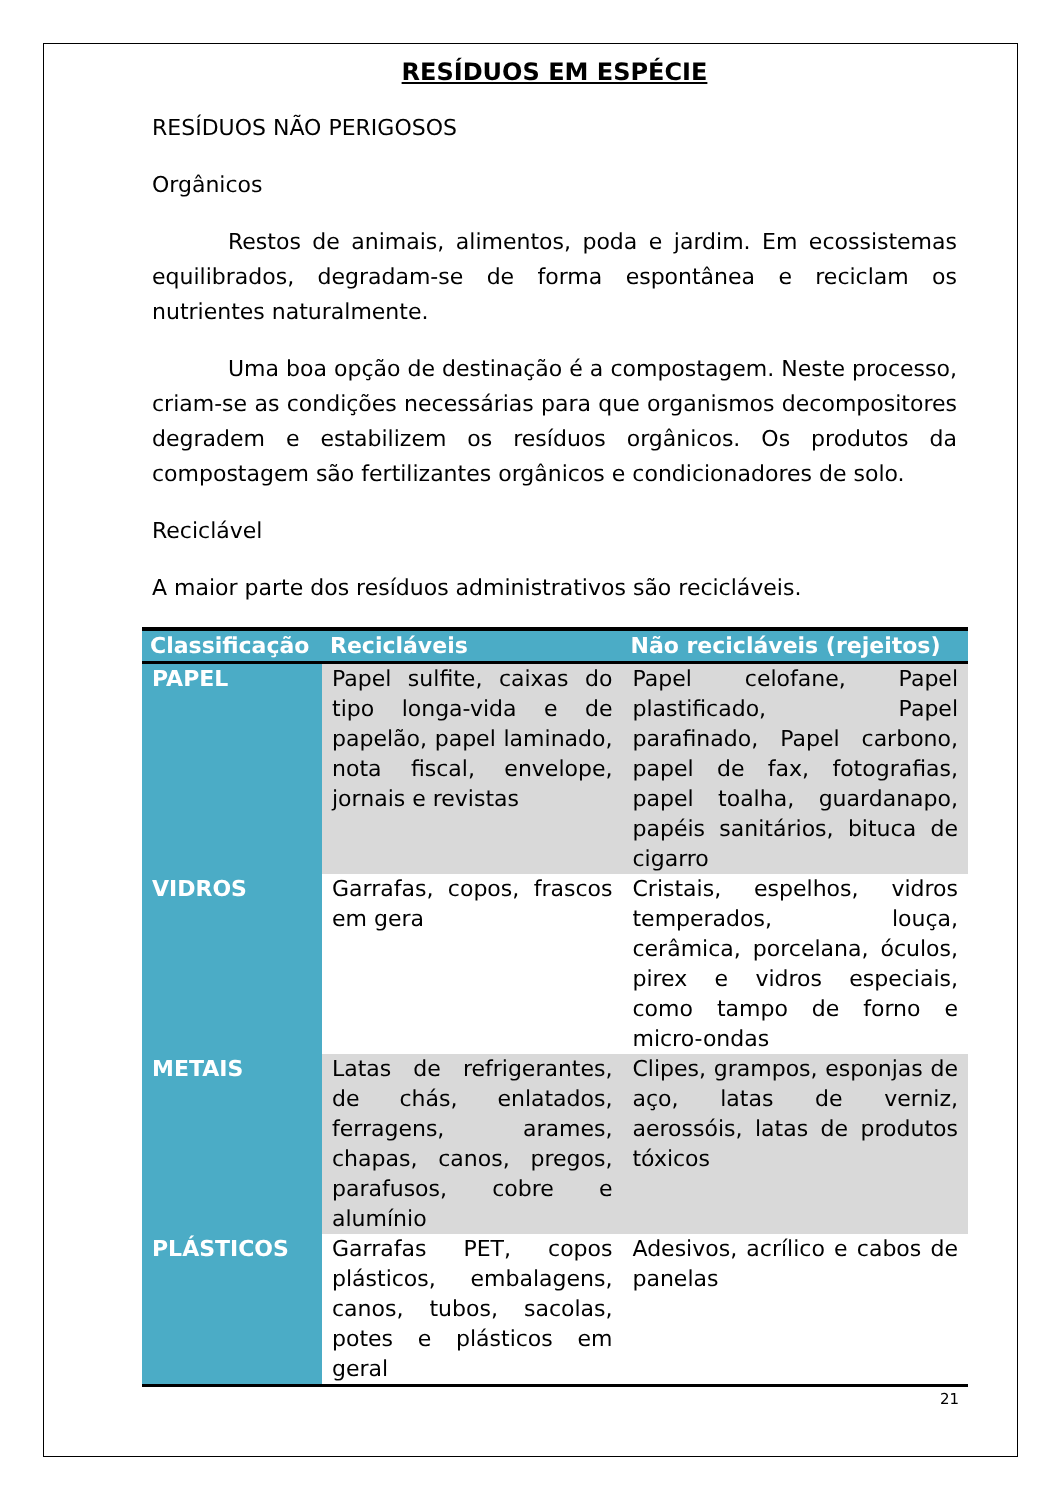RESÍDUOS EM ESPÉCIE
RESÍDUOS NÃO PERIGOSOS
Orgânicos
Restos de animais, alimentos, poda e jardim. Em ecossistemas equilibrados, degradam-se de forma espontânea e reciclam os nutrientes naturalmente.
Uma boa opção de destinação é a compostagem. Neste processo, criam-se as condições necessárias para que organismos decompositores degradem e estabilizem os resíduos orgânicos. Os produtos da compostagem são fertilizantes orgânicos e condicionadores de solo.
Reciclável
A maior parte dos resíduos administrativos são recicláveis.
| Classificação | Recicláveis | Não recicláveis (rejeitos) |
| --- | --- | --- |
| PAPEL | Papel sulfite, caixas do tipo longa-vida e de papelão, papel laminado, nota fiscal, envelope, jornais e revistas | Papel celofane, Papel plastificado, Papel parafinado, Papel carbono, papel de fax, fotografias, papel toalha, guardanapo, papéis sanitários, bituca de cigarro |
| VIDROS | Garrafas, copos, frascos em gera | Cristais, espelhos, vidros temperados, louça, cerâmica, porcelana, óculos, pirex e vidros especiais, como tampo de forno e micro-ondas |
| METAIS | Latas de refrigerantes, de chás, enlatados, ferragens, arames, chapas, canos, pregos, parafusos, cobre e alumínio | Clipes, grampos, esponjas de aço, latas de verniz, aerossóis, latas de produtos tóxicos |
| PLÁSTICOS | Garrafas PET, copos plásticos, embalagens, canos, tubos, sacolas, potes e plásticos em geral | Adesivos, acrílico e cabos de panelas |
21